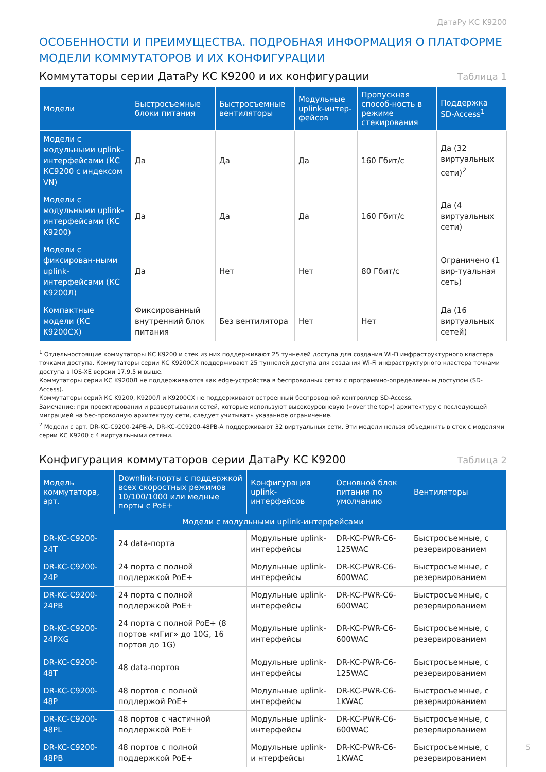ДатаРу КС K9200
ОСОБЕННОСТИ И ПРЕИМУЩЕСТВА. ПОДРОБНАЯ ИНФОРМАЦИЯ О ПЛАТФОРМЕ
МОДЕЛИ КОММУТАТОРОВ И ИХ КОНФИГУРАЦИИ
Коммутаторы серии ДатаРу КС K9200 и их конфигурации
Таблица 1
| Модели | Быстросъемные блоки питания | Быстросъемные вентиляторы | Модульные uplink-интер-фейсов | Пропускная способ-ность в режиме стекирования | Поддержка SD-Access<sup>1</sup> |
| --- | --- | --- | --- | --- | --- |
| Модели с модульными uplink-интерфейсами (КС КС9200 с индексом VN) | Да | Да | Да | 160 Гбит/с | Да (32 виртуальных сети)<sup>2</sup> |
| Модели с модульными uplink-интерфейсами (КС K9200) | Да | Да | Да | 160 Гбит/с | Да (4 виртуальных сети) |
| Модели с фиксирован-ными uplink-интерфейсами (КС K9200Л) | Да | Нет | Нет | 80 Гбит/с | Ограничено (1 вир-туальная сеть) |
| Компактные модели (КС K9200CX) | Фиксированный внутренний блок питания | Без вентилятора | Нет | Нет | Да (16 виртуальных сетей) |
<sup>1</sup> Отдельностоящие коммутаторы КС K9200 и стек из них поддерживают 25 туннелей доступа для создания Wi-Fi инфраструктурного кластера точками доступа. Коммутаторы серии КС K9200CX поддерживают 25 туннелей доступа для создания Wi-Fi инфраструктурного кластера точками доступа в IOS-XE версии 17.9.5 и выше.
Коммутаторы серии КС K9200Л не поддерживаются как edge-устройства в беспроводных сетях с программно-определяемым доступом (SD-Access).
Коммутаторы серий КС K9200, K9200Л и K9200CX не поддерживают встроенный беспроводной контроллер SD-Access.
Замечание: при проектировании и развертывании сетей, которые используют высокоуровневую («over the top») архитектуру с последующей миграцией на бес-проводную архитектуру сети, следует учитывать указанное ограничение.
<sup>2</sup> Модели с арт. DR-KC-C9200-24PB-A, DR-KC-CC9200-48PB-A поддерживают 32 виртуальных сети. Эти модели нельзя объединять в стек с моделями серии КС K9200 с 4 виртуальными сетями.
Конфигурация коммутаторов серии ДатаРу КС K9200
Таблица 2
| Модель коммутатора, арт. | Downlink-порты с поддержкой всех скоростных режимов 10/100/1000 или медные порты с PoE+ | Конфигурация uplink-интерфейсов | Основной блок питания по умолчанию | Вентиляторы |
| --- | --- | --- | --- | --- |
| Модели с модульными uplink-интерфейсами | | | | |
| DR-KC-C9200-24T | 24 data-порта | Модульные uplink-интерфейсы | DR-KC-PWR-C6-125WAC | Быстросъемные, с резервированием |
| DR-KC-C9200-24P | 24 порта с полной поддержкой PoE+ | Модульные uplink-интерфейсы | DR-KC-PWR-C6-600WAC | Быстросъемные, с резервированием |
| DR-KC-C9200-24PB | 24 порта с полной поддержкой PoE+ | Модульные uplink-интерфейсы | DR-KC-PWR-C6-600WAC | Быстросъемные, с резервированием |
| DR-KC-C9200-24PXG | 24 порта с полной PoE+ (8 портов «мГиг» до 10G, 16 портов до 1G) | Модульные uplink-интерфейсы | DR-KC-PWR-C6-600WAC | Быстросъемные, с резервированием |
| DR-KC-C9200-48T | 48 data-портов | Модульные uplink-интерфейсы | DR-KC-PWR-C6-125WAC | Быстросъемные, с резервированием |
| DR-KC-C9200-48P | 48 портов с полной поддержой PoE+ | Модульные uplink-интерфейсы | DR-KC-PWR-C6-1KWAC | Быстросъемные, с резервированием |
| DR-KC-C9200-48PL | 48 портов с частичной поддержкой PoE+ | Модульные uplink-интерфейсы | DR-KC-PWR-C6-600WAC | Быстросъемные, с резервированием |
| DR-KC-C9200-48PB | 48 портов с полной поддержкой PoE+ | Модульные uplink-и нтерфейсы | DR-KC-PWR-C6-1KWAC | Быстросъемные, с резервированием |
5